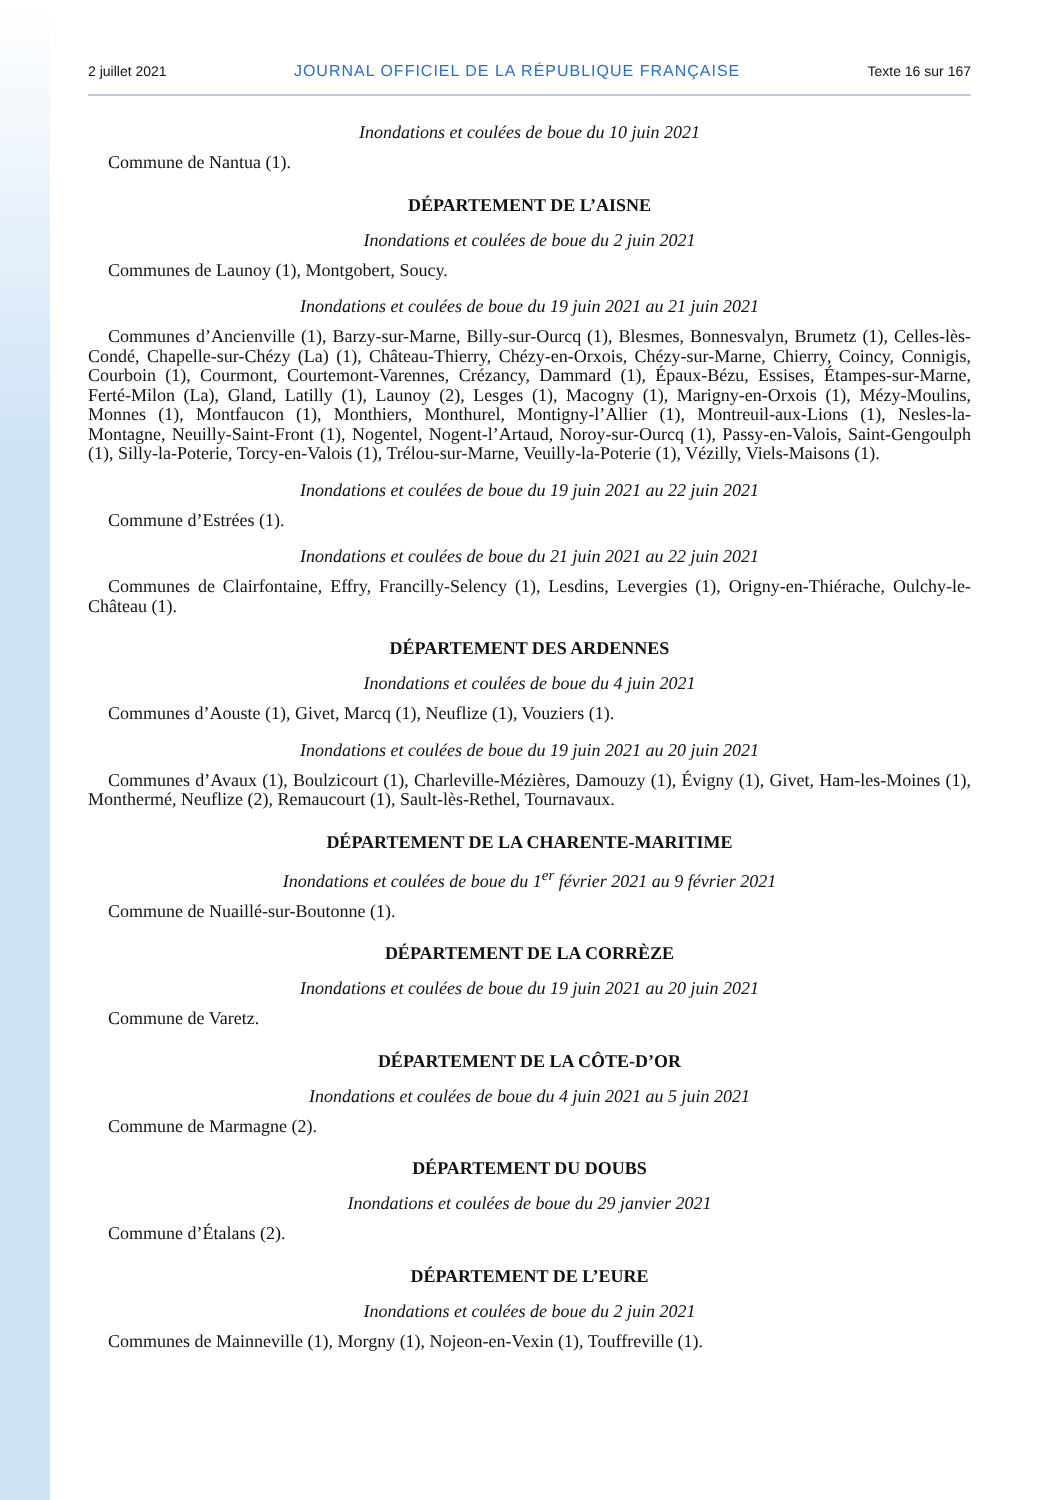2 juillet 2021 JOURNAL OFFICIEL DE LA RÉPUBLIQUE FRANÇAISE Texte 16 sur 167
Inondations et coulées de boue du 10 juin 2021
Commune de Nantua (1).
DÉPARTEMENT DE L’AISNE
Inondations et coulées de boue du 2 juin 2021
Communes de Launoy (1), Montgobert, Soucy.
Inondations et coulées de boue du 19 juin 2021 au 21 juin 2021
Communes d’Ancienville (1), Barzy-sur-Marne, Billy-sur-Ourcq (1), Blesmes, Bonnesvalyn, Brumetz (1), Celles-lès-Condé, Chapelle-sur-Chézy (La) (1), Château-Thierry, Chézy-en-Orxois, Chézy-sur-Marne, Chierry, Coincy, Connigis, Courboin (1), Courmont, Courtemont-Varennes, Crézancy, Dammard (1), Épaux-Bézu, Essises, Étampes-sur-Marne, Ferté-Milon (La), Gland, Latilly (1), Launoy (2), Lesges (1), Macogny (1), Marigny-en-Orxois (1), Mézy-Moulins, Monnes (1), Montfaucon (1), Monthiers, Monthurel, Montigny-l’Allier (1), Montreuil-aux-Lions (1), Nesles-la-Montagne, Neuilly-Saint-Front (1), Nogentel, Nogent-l’Artaud, Noroy-sur-Ourcq (1), Passy-en-Valois, Saint-Gengoulph (1), Silly-la-Poterie, Torcy-en-Valois (1), Trélou-sur-Marne, Veuilly-la-Poterie (1), Vézilly, Viels-Maisons (1).
Inondations et coulées de boue du 19 juin 2021 au 22 juin 2021
Commune d’Estrées (1).
Inondations et coulées de boue du 21 juin 2021 au 22 juin 2021
Communes de Clairfontaine, Effry, Francilly-Selency (1), Lesdins, Levergies (1), Origny-en-Thiérache, Oulchy-le-Château (1).
DÉPARTEMENT DES ARDENNES
Inondations et coulées de boue du 4 juin 2021
Communes d’Aouste (1), Givet, Marcq (1), Neuflize (1), Vouziers (1).
Inondations et coulées de boue du 19 juin 2021 au 20 juin 2021
Communes d’Avaux (1), Boulzicourt (1), Charleville-Mézières, Damouzy (1), Évigny (1), Givet, Ham-les-Moines (1), Monthermé, Neuflize (2), Remaucourt (1), Sault-lès-Rethel, Tournavaux.
DÉPARTEMENT DE LA CHARENTE-MARITIME
Inondations et coulées de boue du 1<sup>er</sup> février 2021 au 9 février 2021
Commune de Nuaillé-sur-Boutonne (1).
DÉPARTEMENT DE LA CORRÈZE
Inondations et coulées de boue du 19 juin 2021 au 20 juin 2021
Commune de Varetz.
DÉPARTEMENT DE LA CÔTE-D’OR
Inondations et coulées de boue du 4 juin 2021 au 5 juin 2021
Commune de Marmagne (2).
DÉPARTEMENT DU DOUBS
Inondations et coulées de boue du 29 janvier 2021
Commune d’Étalans (2).
DÉPARTEMENT DE L’EURE
Inondations et coulées de boue du 2 juin 2021
Communes de Mainneville (1), Morgny (1), Nojeon-en-Vexin (1), Touffreville (1).